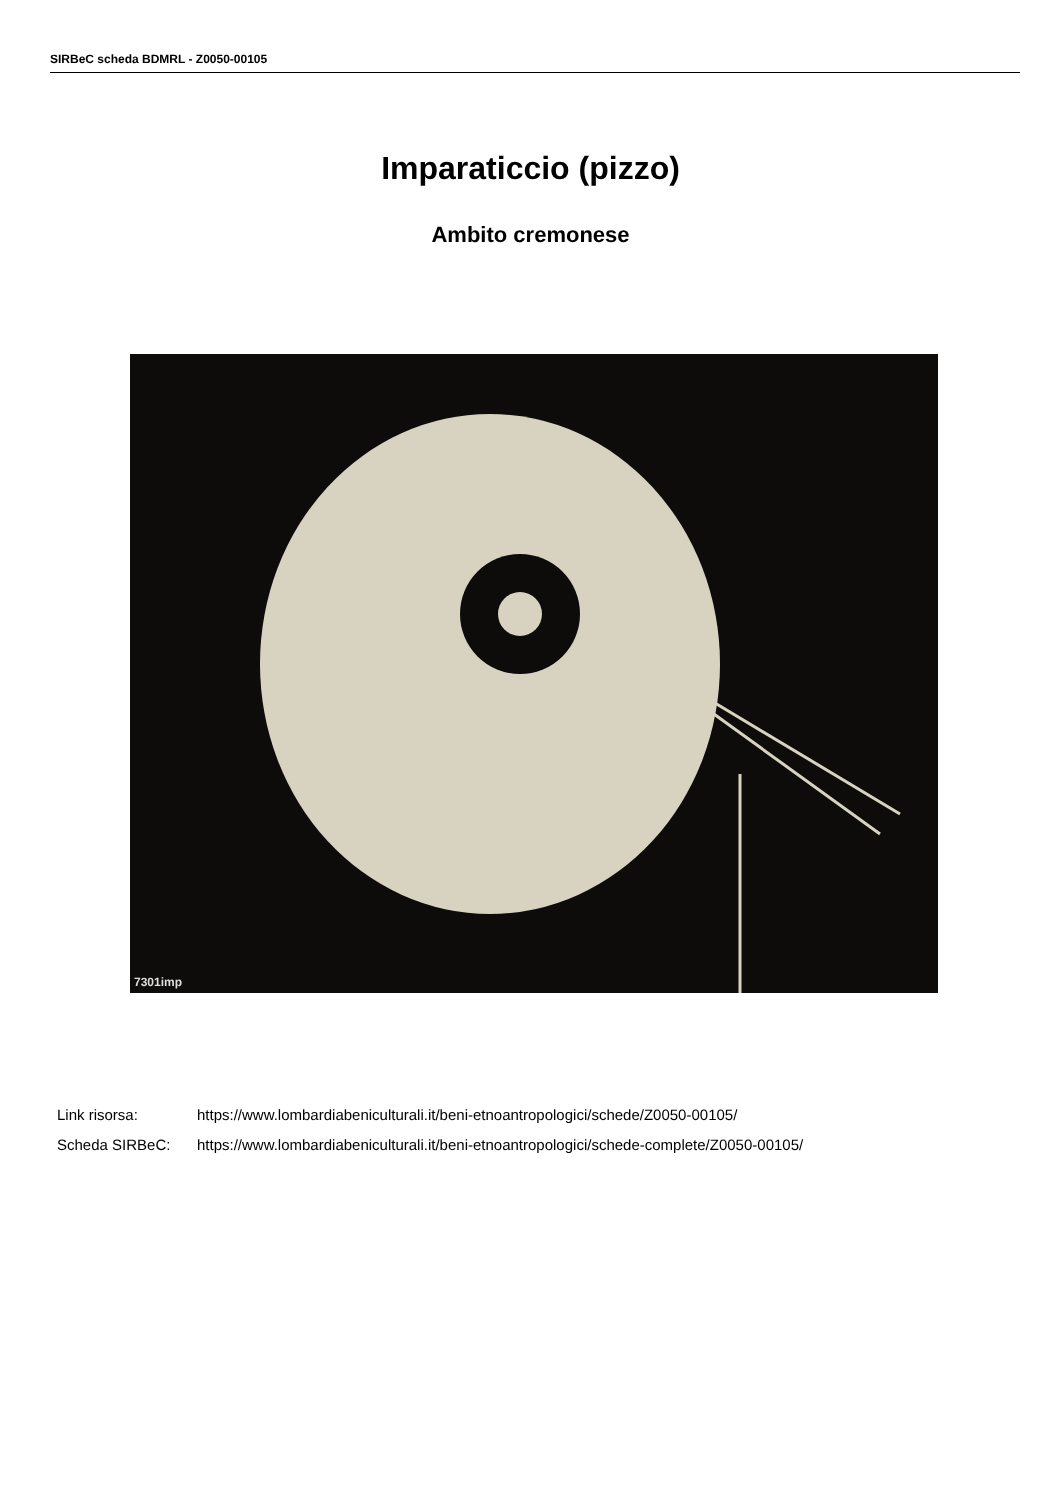SIRBeC scheda BDMRL - Z0050-00105
Imparaticcio (pizzo)
Ambito cremonese
7301imp
Link risorsa: https://www.lombardiabeniculturali.it/beni-etnoantropologici/schede/Z0050-00105/
Scheda SIRBeC: https://www.lombardiabeniculturali.it/beni-etnoantropologici/schede-complete/Z0050-00105/